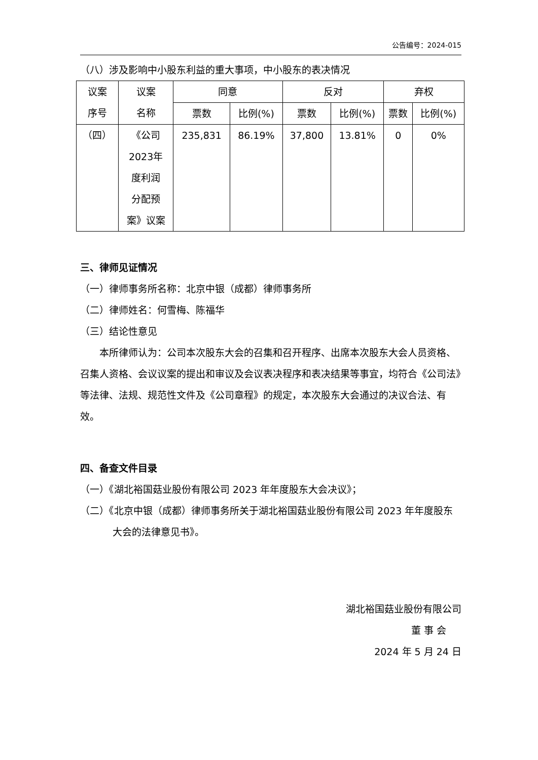公告编号：2024-015
（八）涉及影响中小股东利益的重大事项，中小股东的表决情况
| 议案 序号 | 议案 名称 | 同意 | | 反对 | | 弃权 | |
| --- | --- | --- | --- | --- | --- | --- | --- |
| | | 票数 | 比例(%) | 票数 | 比例(%) | 票数 | 比例(%) |
| （四） | 《公司 2023年 度利润 分配预 案》议案 | 235,831 | 86.19% | 37,800 | 13.81% | 0 | 0% |
三、律师见证情况
（一）律师事务所名称：北京中银（成都）律师事务所
（二）律师姓名：何雪梅、陈福华
（三）结论性意见
本所律师认为：公司本次股东大会的召集和召开程序、出席本次股东大会人员资格、召集人资格、会议议案的提出和审议及会议表决程序和表决结果等事宜，均符合《公司法》等法律、法规、规范性文件及《公司章程》的规定，本次股东大会通过的决议合法、有效。
四、备查文件目录
（一）《湖北裕国菇业股份有限公司 2023 年年度股东大会决议》；
（二）《北京中银（成都）律师事务所关于湖北裕国菇业股份有限公司 2023 年年度股东大会的法律意见书》。
湖北裕国菇业股份有限公司
董 事 会
2024 年 5 月 24 日